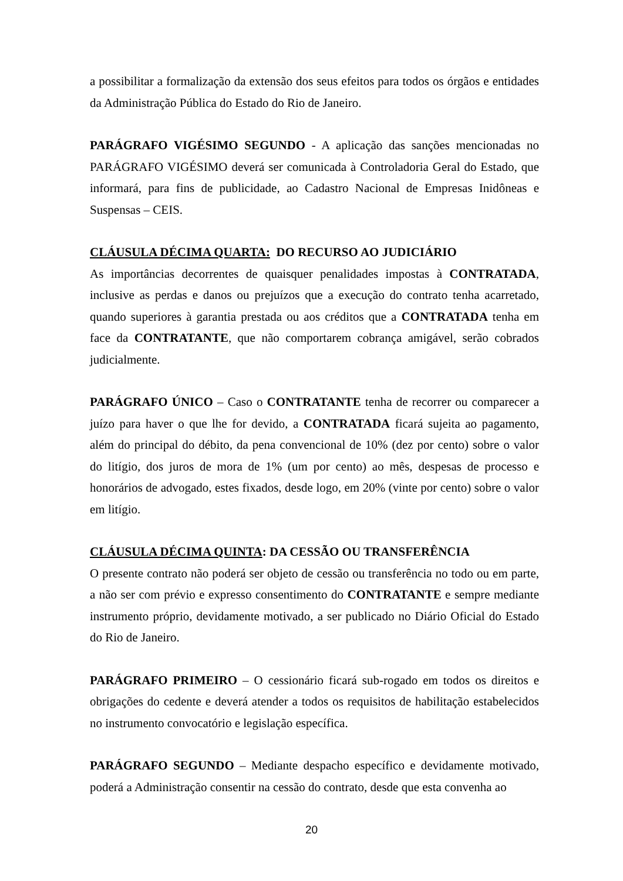a possibilitar a formalização da extensão dos seus efeitos para todos os órgãos e entidades da Administração Pública do Estado do Rio de Janeiro.
PARÁGRAFO VIGÉSIMO SEGUNDO - A aplicação das sanções mencionadas no PARÁGRAFO VIGÉSIMO deverá ser comunicada à Controladoria Geral do Estado, que informará, para fins de publicidade, ao Cadastro Nacional de Empresas Inidôneas e Suspensas – CEIS.
CLÁUSULA DÉCIMA QUARTA: DO RECURSO AO JUDICIÁRIO
As importâncias decorrentes de quaisquer penalidades impostas à CONTRATADA, inclusive as perdas e danos ou prejuízos que a execução do contrato tenha acarretado, quando superiores à garantia prestada ou aos créditos que a CONTRATADA tenha em face da CONTRATANTE, que não comportarem cobrança amigável, serão cobrados judicialmente.
PARÁGRAFO ÚNICO – Caso o CONTRATANTE tenha de recorrer ou comparecer a juízo para haver o que lhe for devido, a CONTRATADA ficará sujeita ao pagamento, além do principal do débito, da pena convencional de 10% (dez por cento) sobre o valor do litígio, dos juros de mora de 1% (um por cento) ao mês, despesas de processo e honorários de advogado, estes fixados, desde logo, em 20% (vinte por cento) sobre o valor em litígio.
CLÁUSULA DÉCIMA QUINTA: DA CESSÃO OU TRANSFERÊNCIA
O presente contrato não poderá ser objeto de cessão ou transferência no todo ou em parte, a não ser com prévio e expresso consentimento do CONTRATANTE e sempre mediante instrumento próprio, devidamente motivado, a ser publicado no Diário Oficial do Estado do Rio de Janeiro.
PARÁGRAFO PRIMEIRO – O cessionário ficará sub-rogado em todos os direitos e obrigações do cedente e deverá atender a todos os requisitos de habilitação estabelecidos no instrumento convocatório e legislação específica.
PARÁGRAFO SEGUNDO – Mediante despacho específico e devidamente motivado, poderá a Administração consentir na cessão do contrato, desde que esta convenha ao
20